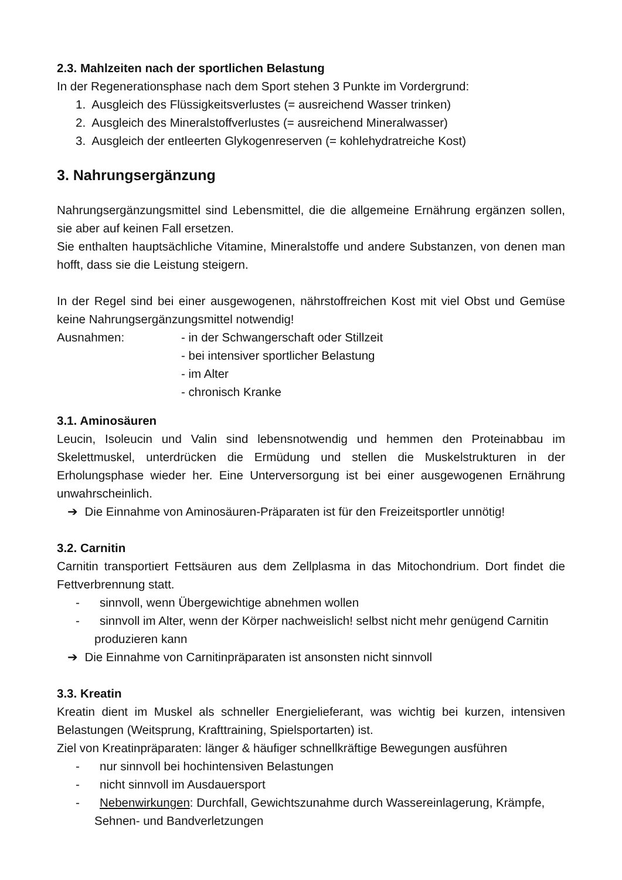2.3. Mahlzeiten nach der sportlichen Belastung
In der Regenerationsphase nach dem Sport stehen 3 Punkte im Vordergrund:
1. Ausgleich des Flüssigkeitsverlustes (= ausreichend Wasser trinken)
2. Ausgleich des Mineralstoffverlustes (= ausreichend Mineralwasser)
3. Ausgleich der entleerten Glykogenreserven (= kohlehydratreiche Kost)
3. Nahrungsergänzung
Nahrungsergänzungsmittel sind Lebensmittel, die die allgemeine Ernährung ergänzen sollen, sie aber auf keinen Fall ersetzen.
Sie enthalten hauptsächliche Vitamine, Mineralstoffe und andere Substanzen, von denen man hofft, dass sie die Leistung steigern.
In der Regel sind bei einer ausgewogenen, nährstoffreichen Kost mit viel Obst und Gemüse keine Nahrungsergänzungsmittel notwendig!
Ausnahmen: - in der Schwangerschaft oder Stillzeit
- bei intensiver sportlicher Belastung
- im Alter
- chronisch Kranke
3.1. Aminosäuren
Leucin, Isoleucin und Valin sind lebensnotwendig und hemmen den Proteinabbau im Skelettmuskel, unterdrücken die Ermüdung und stellen die Muskelstrukturen in der Erholungsphase wieder her. Eine Unterversorgung ist bei einer ausgewogenen Ernährung unwahrscheinlich.
➔ Die Einnahme von Aminosäuren-Präparaten ist für den Freizeitsportler unnötig!
3.2. Carnitin
Carnitin transportiert Fettsäuren aus dem Zellplasma in das Mitochondrium. Dort findet die Fettverbrennung statt.
- sinnvoll, wenn Übergewichtige abnehmen wollen
- sinnvoll im Alter, wenn der Körper nachweislich! selbst nicht mehr genügend Carnitin produzieren kann
➔ Die Einnahme von Carnitinpräparaten ist ansonsten nicht sinnvoll
3.3. Kreatin
Kreatin dient im Muskel als schneller Energielieferant, was wichtig bei kurzen, intensiven Belastungen (Weitsprung, Krafttraining, Spielsportarten) ist.
Ziel von Kreatinpräparaten: länger & häufiger schnellkräftige Bewegungen ausführen
- nur sinnvoll bei hochintensiven Belastungen
- nicht sinnvoll im Ausdauersport
- Nebenwirkungen: Durchfall, Gewichtszunahme durch Wassereinlagerung, Krämpfe, Sehnen- und Bandverletzungen